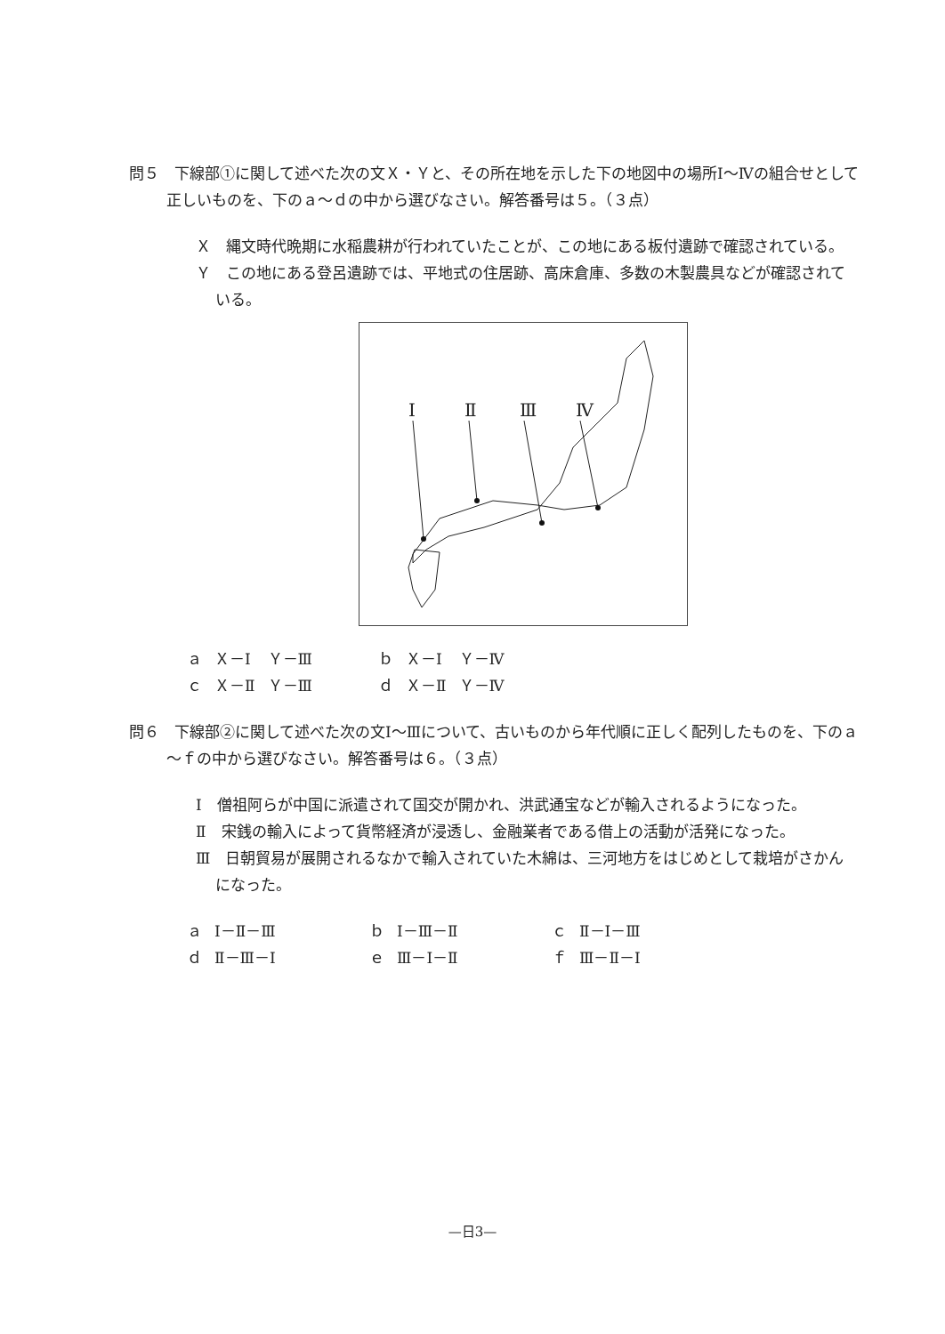問５　下線部①に関して述べた次の文Ｘ・Ｙと、その所在地を示した下の地図中の場所Ⅰ～Ⅳの組合せとして正しいものを、下のａ～ｄの中から選びなさい。解答番号は５。（３点）
Ｘ　縄文時代晩期に水稲農耕が行われていたことが、この地にある板付遺跡で確認されている。
Ｙ　この地にある登呂遺跡では、平地式の住居跡、高床倉庫、多数の木製農具などが確認されている。
Ⅰ
Ⅱ
Ⅲ
Ⅳ
| ａ | Ｘ－Ⅰ | Ｙ－Ⅲ | ｂ | Ｘ－Ⅰ | Ｙ－Ⅳ |
| ｃ | Ｘ－Ⅱ | Ｙ－Ⅲ | ｄ | Ｘ－Ⅱ | Ｙ－Ⅳ |
問６　下線部②に関して述べた次の文Ⅰ～Ⅲについて、古いものから年代順に正しく配列したものを、下のａ～ｆの中から選びなさい。解答番号は６。（３点）
Ⅰ　僧祖阿らが中国に派遣されて国交が開かれ、洪武通宝などが輸入されるようになった。
Ⅱ　宋銭の輸入によって貨幣経済が浸透し、金融業者である借上の活動が活発になった。
Ⅲ　日朝貿易が展開されるなかで輸入されていた木綿は、三河地方をはじめとして栽培がさかんになった。
| ａ | Ⅰ－Ⅱ－Ⅲ | ｂ | Ⅰ－Ⅲ－Ⅱ | ｃ | Ⅱ－Ⅰ－Ⅲ |
| ｄ | Ⅱ－Ⅲ－Ⅰ | ｅ | Ⅲ－Ⅰ－Ⅱ | ｆ | Ⅲ－Ⅱ－Ⅰ |
—日3—